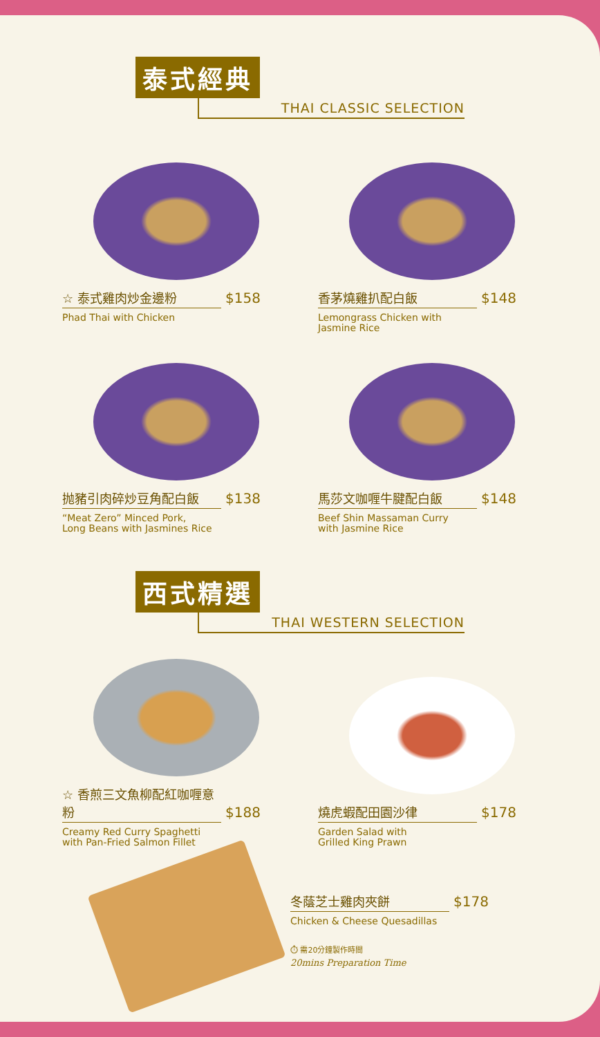泰式經典
THAI CLASSIC SELECTION
☆ 泰式雞肉炒金邊粉 $158
Phad Thai with Chicken
香茅燒雞扒配白飯 $148
Lemongrass Chicken with
Jasmine Rice
抛豬引肉碎炒豆角配白飯 $138
“Meat Zero” Minced Pork,
Long Beans with Jasmines Rice
馬莎文咖喱牛腱配白飯 $148
Beef Shin Massaman Curry
with Jasmine Rice
西式精選
THAI WESTERN SELECTION
☆ 香煎三文魚柳配紅咖喱意粉 $188
Creamy Red Curry Spaghetti
with Pan-Fried Salmon Fillet
燒虎蝦配田園沙律 $178
Garden Salad with
Grilled King Prawn
冬蔭芝士雞肉夾餅 $178
Chicken & Cheese Quesadillas
⏱ 需20分鐘製作時間
20mins Preparation Time